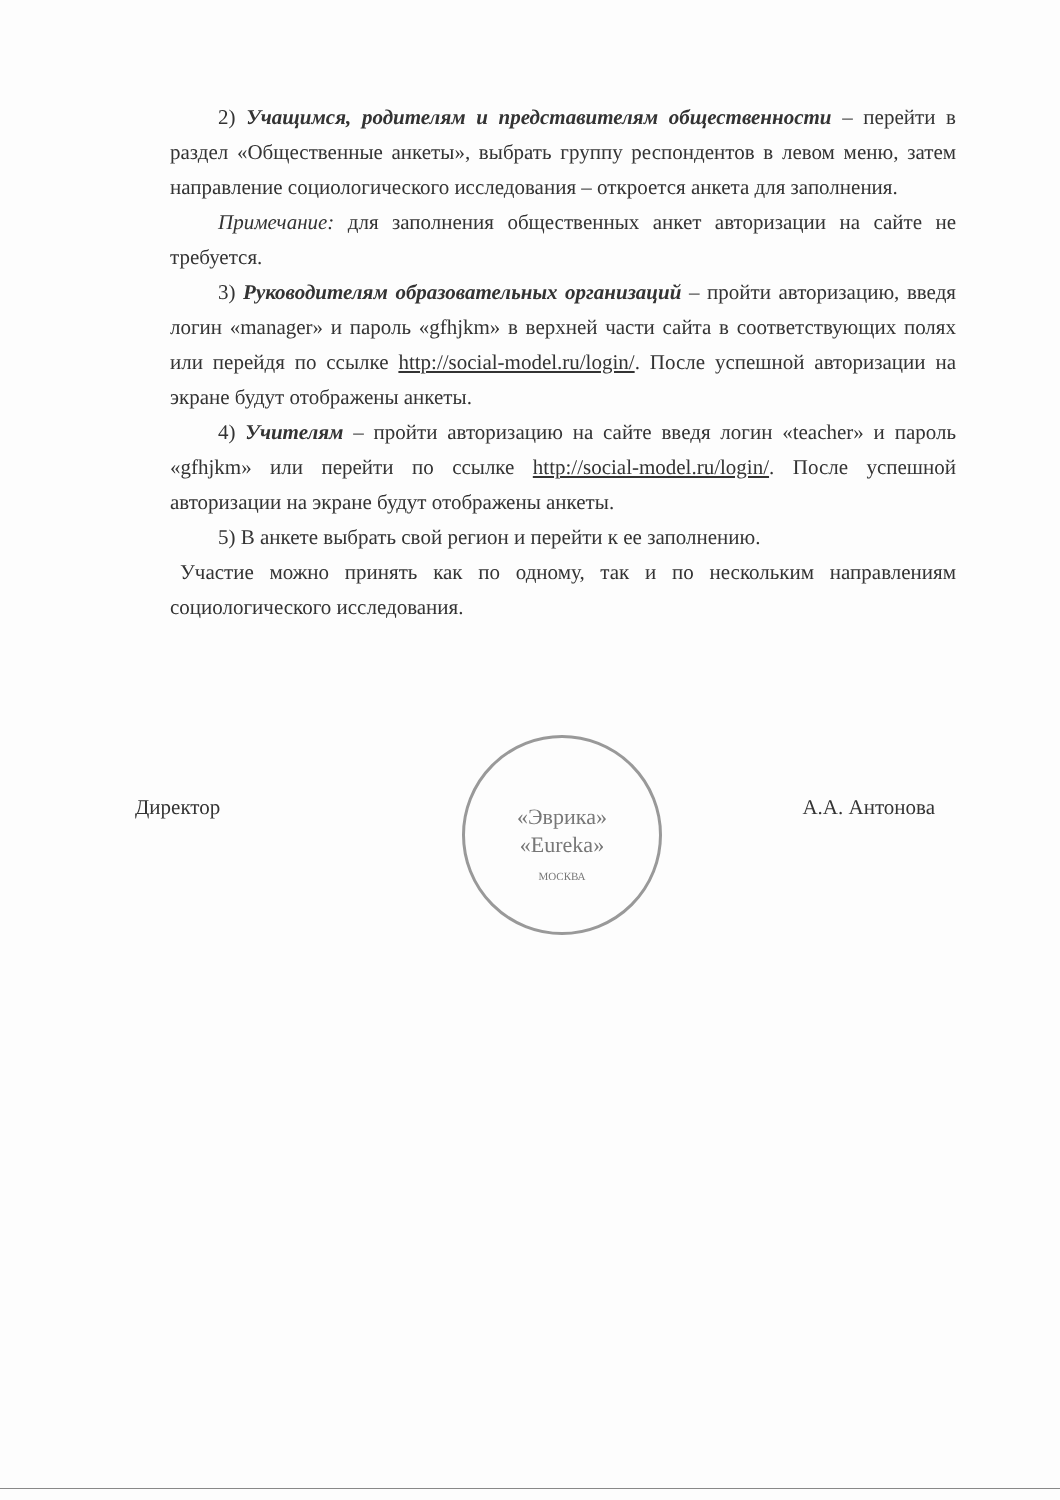2) Учащимся, родителям и представителям общественности – перейти в раздел «Общественные анкеты», выбрать группу респондентов в левом меню, затем направление социологического исследования – откроется анкета для заполнения.
Примечание: для заполнения общественных анкет авторизации на сайте не требуется.
3) Руководителям образовательных организаций – пройти авторизацию, введя логин «manager» и пароль «gfhjkm» в верхней части сайта в соответствующих полях или перейдя по ссылке http://social-model.ru/login/. После успешной авторизации на экране будут отображены анкеты.
4) Учителям – пройти авторизацию на сайте введя логин «teacher» и пароль «gfhjkm» или перейти по ссылке http://social-model.ru/login/. После успешной авторизации на экране будут отображены анкеты.
5) В анкете выбрать свой регион и перейти к ее заполнению.
Участие можно принять как по одному, так и по нескольким направлениям социологического исследования.
«Эврика»
«Eureka»
МОСКВА
Директор А.А. Антонова